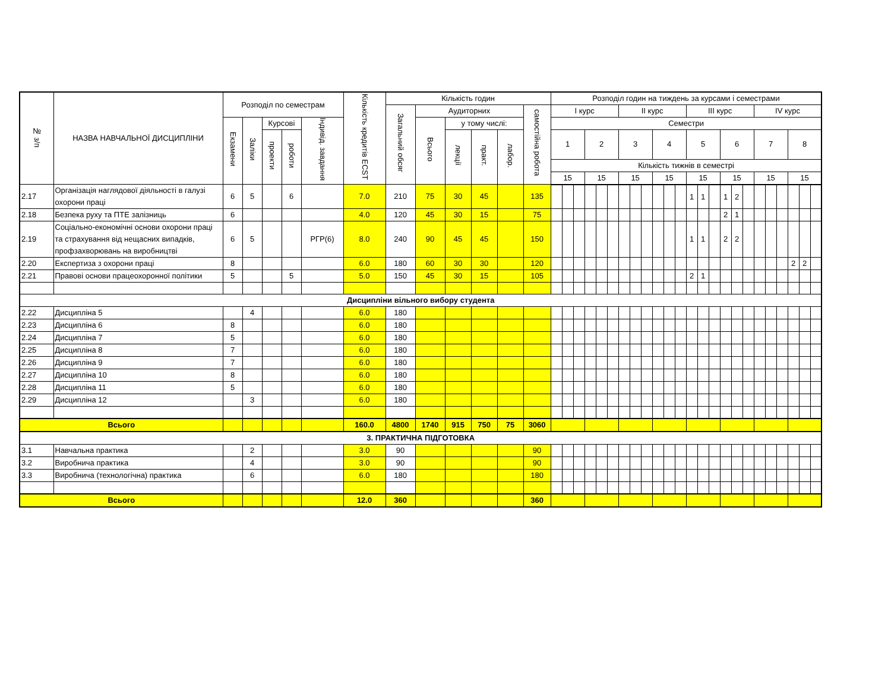| № з/п | НАЗВА НАВЧАЛЬНОЇ ДИСЦИПЛІНИ | Розподіл по семестрам | | | | | Кількість кредитів ECST | Кількість годин | | | | | | Розподіл годин на тиждень за курсами і семестрами | | | | | | | | | | | | | | | | | | | | | | | |
| --- | --- | --- | --- | --- | --- | --- | --- | --- | --- | --- | --- | --- | --- | --- | --- | --- | --- | --- | --- | --- | --- | --- | --- | --- | --- | --- | --- | --- | --- | --- | --- | --- | --- | --- | --- | --- | --- |
| | | | | | | | | Загальний обсяг | Аудиторних | | | | самостійна робота | І курс | | | | | | ІІ курс | | | | | | ІІІ курс | | | | | | ІV курс | | | | | |
| | | Екзамени | Заліки | Курсові | | Індивід. завдання | | | Всього | у тому числі: | | | | Семестри | | | | | | | | | | | | | | | | | | | | | | | |
| | | | | проекти | роботи | | | | | лекції | практ. | лабор. | | 1 | | | 2 | | | 3 | | | 4 | | | 5 | | | 6 | | | 7 | | | 8 | | |
| | | | | | | | | | | | | | | Кількість тижнів в семестрі | | | | | | | | | | | | | | | | | | | | | | | |
| | | | | | | | | | | | | | | 15 | | | 15 | | | 15 | | | 15 | | | 15 | | | 15 | | | 15 | | | 15 | | |
| 2.17 | Організація наглядової діяльності в галузі охорони праці | 6 | 5 | | 6 | | 7.0 | 210 | 75 | 30 | 45 | | 135 | | | | | | | | | | | | | 1 | 1 | | 1 | 2 | | | | | | | |
| 2.18 | Безпека руху та ПТЕ залізниць | 6 | | | | | 4.0 | 120 | 45 | 30 | 15 | | 75 | | | | | | | | | | | | | | | | 2 | 1 | | | | | | | |
| 2.19 | Соціально-економічні основи охорони праці та страхування від нещасних випадків, профзахворювань на виробництві | 6 | 5 | | | РГР(6) | 8.0 | 240 | 90 | 45 | 45 | | 150 | | | | | | | | | | | | | 1 | 1 | | 2 | 2 | | | | | | | |
| 2.20 | Експертиза з охорони праці | 8 | | | | | 6.0 | 180 | 60 | 30 | 30 | | 120 | | | | | | | | | | | | | | | | | | | | | | 2 | 2 | |
| 2.21 | Правові основи працеохоронної політики | 5 | | | 5 | | 5.0 | 150 | 45 | 30 | 15 | | 105 | | | | | | | | | | | | | 2 | 1 | | | | | | | | | | |
| Дисципліни вільного вибору студента | | | | | | | | | | | | | | | | | | | | | | | | | | | | | | | | | | | | | |
| 2.22 | Дисципліна 5 | | 4 | | | | 6.0 | 180 | | | | | | | | | | | | | | | | | | | | | | | | | | | | | |
| 2.23 | Дисципліна 6 | 8 | | | | | 6.0 | 180 | | | | | | | | | | | | | | | | | | | | | | | | | | | | | |
| 2.24 | Дисципліна 7 | 5 | | | | | 6.0 | 180 | | | | | | | | | | | | | | | | | | | | | | | | | | | | | |
| 2.25 | Дисципліна 8 | 7 | | | | | 6.0 | 180 | | | | | | | | | | | | | | | | | | | | | | | | | | | | | |
| 2.26 | Дисципліна 9 | 7 | | | | | 6.0 | 180 | | | | | | | | | | | | | | | | | | | | | | | | | | | | | |
| 2.27 | Дисципліна 10 | 8 | | | | | 6.0 | 180 | | | | | | | | | | | | | | | | | | | | | | | | | | | | | |
| 2.28 | Дисципліна 11 | 5 | | | | | 6.0 | 180 | | | | | | | | | | | | | | | | | | | | | | | | | | | | | |
| 2.29 | Дисципліна 12 | | 3 | | | | 6.0 | 180 | | | | | | | | | | | | | | | | | | | | | | | | | | | | | |
| Всього | | | | | | | 160.0 | 4800 | 1740 | 915 | 750 | 75 | 3060 | | | | | | | | | | | | | | | | | | | | | | | | |
| 3. ПРАКТИЧНА ПІДГОТОВКА | | | | | | | | | | | | | | | | | | | | | | | | | | | | | | | | | | | | | |
| 3.1 | Навчальна практика | | 2 | | | | 3.0 | 90 | | | | | 90 | | | | | | | | | | | | | | | | | | | | | | | | |
| 3.2 | Виробнича практика | | 4 | | | | 3.0 | 90 | | | | | 90 | | | | | | | | | | | | | | | | | | | | | | | | |
| 3.3 | Виробнича (технологічна) практика | | 6 | | | | 6.0 | 180 | | | | | 180 | | | | | | | | | | | | | | | | | | | | | | | | |
| Всього | | | | | | | 12.0 | 360 | | | | | 360 | | | | | | | | | | | | | | | | | | | | | | | | |